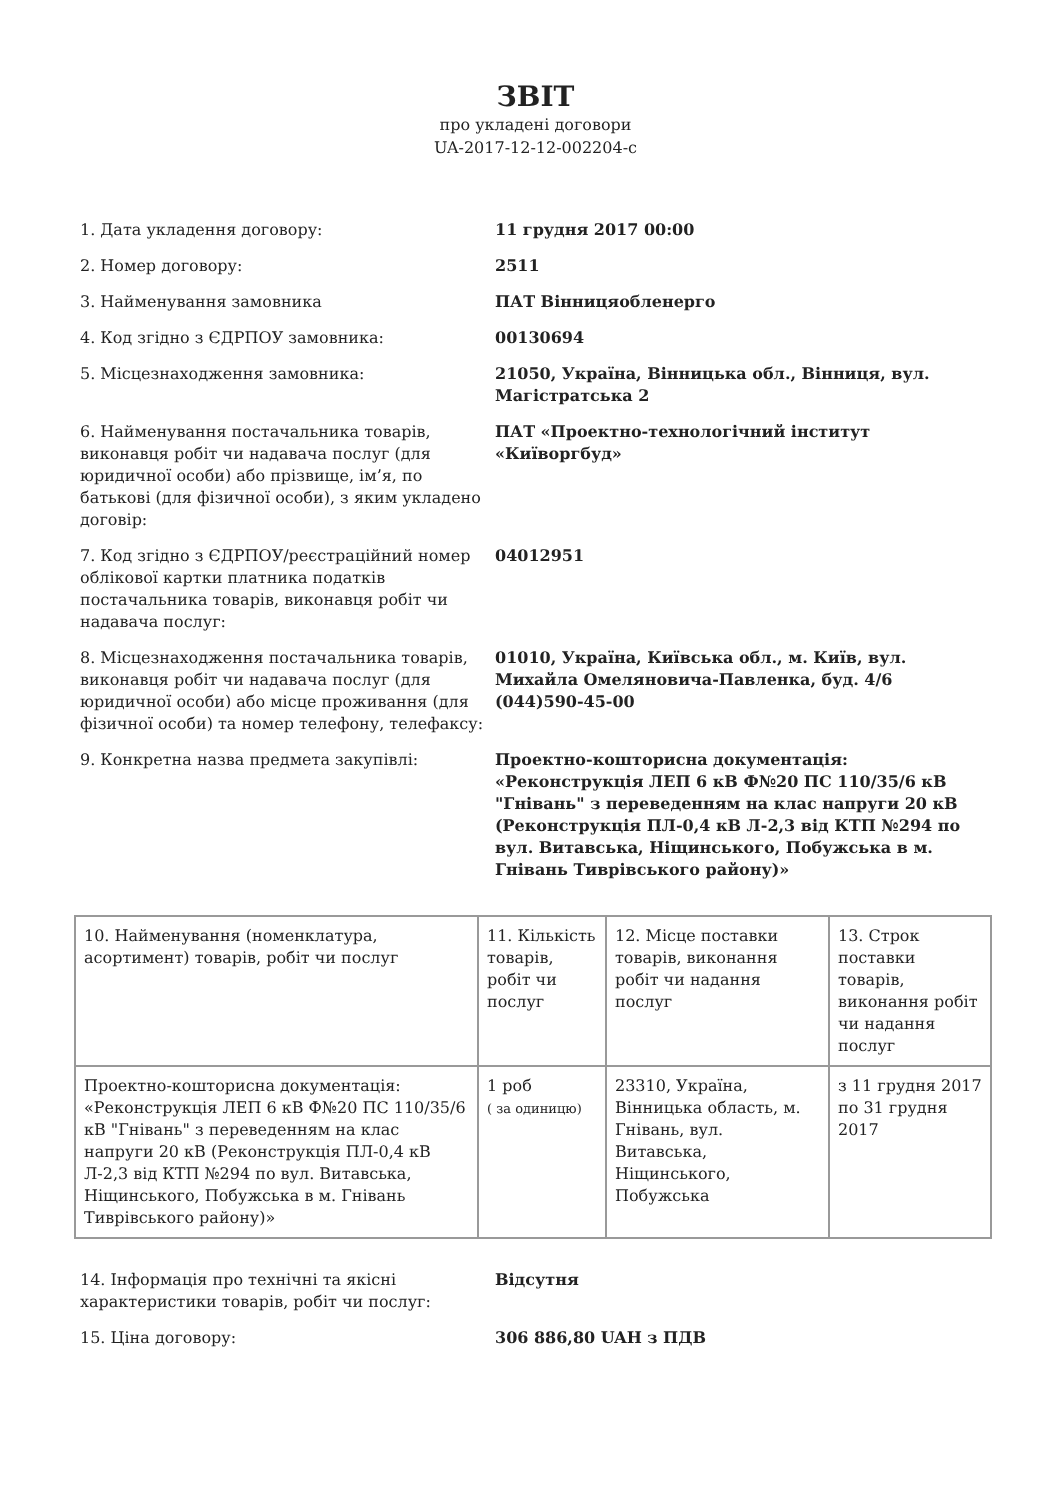ЗВІТ
про укладені договори
UA-2017-12-12-002204-c
| 1. Дата укладення договору: | 11 грудня 2017 00:00 |
| 2. Номер договору: | 2511 |
| 3. Найменування замовника | ПАТ Вінницяобленерго |
| 4. Код згідно з ЄДРПОУ замовника: | 00130694 |
| 5. Місцезнаходження замовника: | 21050, Україна, Вінницька обл., Вінниця, вул. Магістратська 2 |
| 6. Найменування постачальника товарів, виконавця робіт чи надавача послуг (для юридичної особи) або прізвище, ім’я, по батькові (для фізичної особи), з яким укладено договір: | ПАТ «Проектно-технологічний інститут «Київоргбуд» |
| 7. Код згідно з ЄДРПОУ/реєстраційний номер облікової картки платника податків постачальника товарів, виконавця робіт чи надавача послуг: | 04012951 |
| 8. Місцезнаходження постачальника товарів, виконавця робіт чи надавача послуг (для юридичної особи) або місце проживання (для фізичної особи) та номер телефону, телефаксу: | 01010, Україна, Київська обл., м. Київ, вул. Михайла Омеляновича-Павленка, буд. 4/6 (044)590-45-00 |
| 9. Конкретна назва предмета закупівлі: | Проектно-кошторисна документація: «Реконструкція ЛЕП 6 кВ Ф№20 ПС 110/35/6 кВ "Гнівань" з переведенням на клас напруги 20 кВ (Реконструкція ПЛ-0,4 кВ Л-2,3 від КТП №294 по вул. Витавська, Ніщинського, Побужська в м. Гнівань Тиврівського району)» |
| 10. Найменування (номенклатура, асортимент) товарів, робіт чи послуг | 11. Кількість товарів, робіт чи послуг | 12. Місце поставки товарів, виконання робіт чи надання послуг | 13. Строк поставки товарів, виконання робіт чи надання послуг |
| --- | --- | --- | --- |
| Проектно-кошторисна документація: «Реконструкція ЛЕП 6 кВ Ф№20 ПС 110/35/6 кВ "Гнівань" з переведенням на клас напруги 20 кВ (Реконструкція ПЛ-0,4 кВ Л-2,3 від КТП №294 по вул. Витавська, Ніщинського, Побужська в м. Гнівань Тиврівського району)» | 1 роб ( за одиницю) | 23310, Україна, Вінницька область, м. Гнівань, вул. Витавська, Ніщинського, Побужська | з 11 грудня 2017 по 31 грудня 2017 |
| 14. Інформація про технічні та якісні характеристики товарів, робіт чи послуг: | Відсутня |
| 15. Ціна договору: | 306 886,80 UAH з ПДВ |